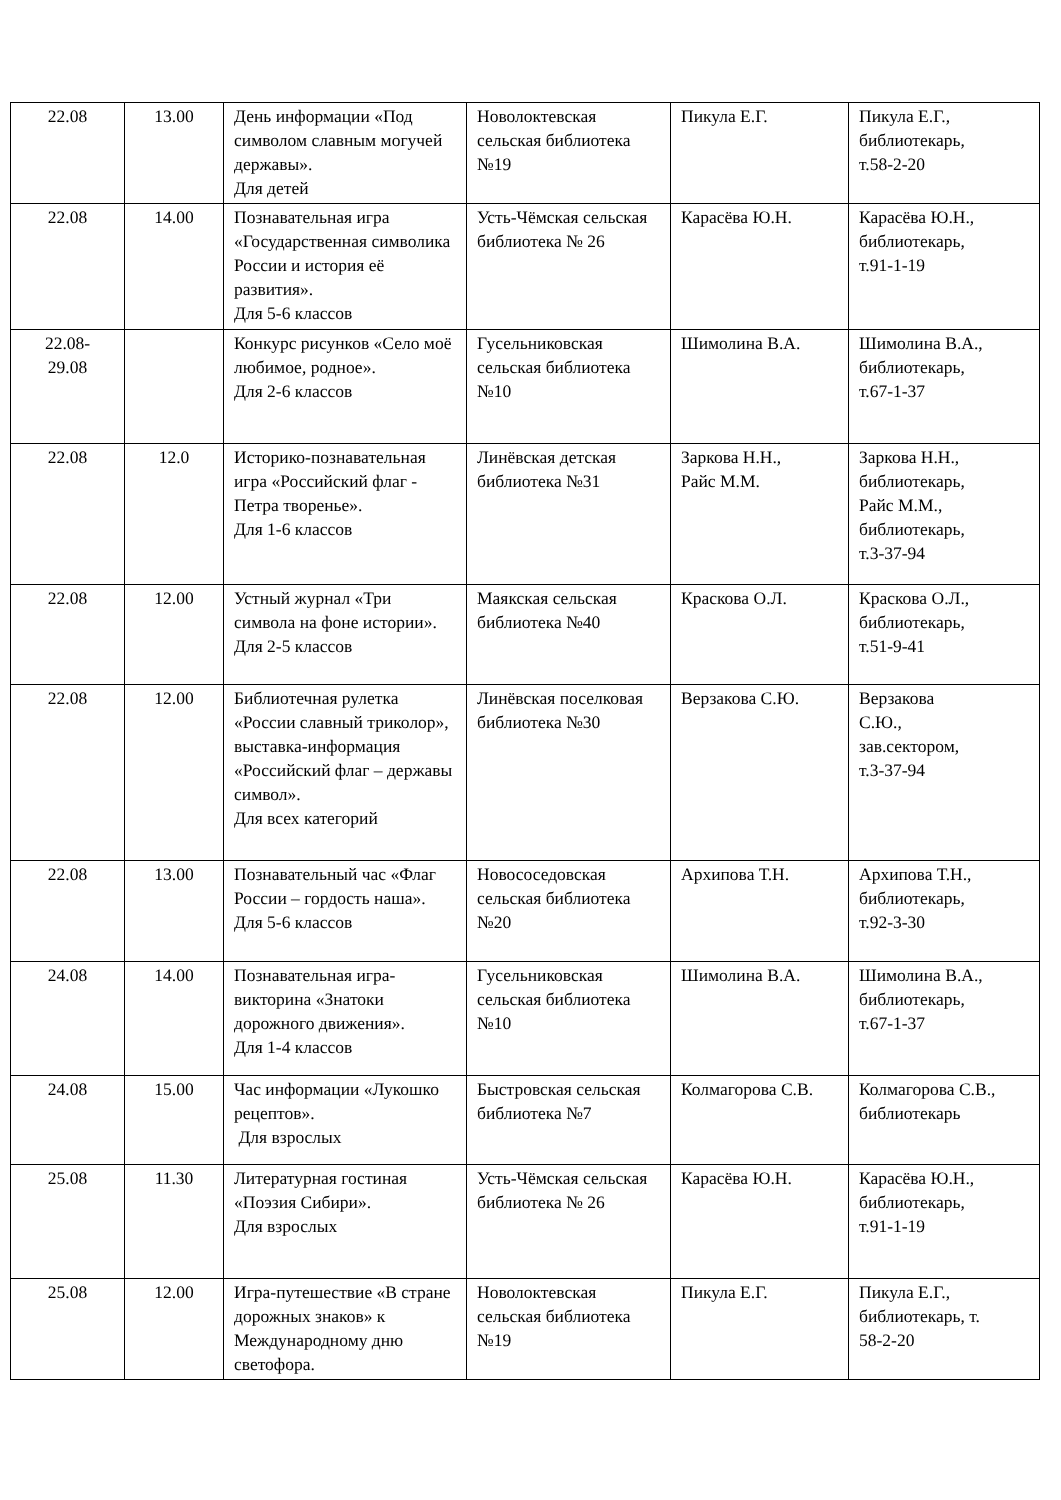| 22.08 | 13.00 | День информации «Под символом славным могучей державы». Для детей | Новолоктевская сельская библиотека №19 | Пикула Е.Г. | Пикула Е.Г., библиотекарь, т.58-2-20 |
| 22.08 | 14.00 | Познавательная игра «Государственная символика России и история её развития». Для 5-6 классов | Усть-Чёмская сельская библиотека № 26 | Карасёва Ю.Н. | Карасёва Ю.Н., библиотекарь, т.91-1-19 |
| 22.08- 29.08 | | Конкурс рисунков «Село моё любимое, родное». Для 2-6 классов | Гусельниковская сельская библиотека №10 | Шимолина В.А. | Шимолина В.А., библиотекарь, т.67-1-37 |
| 22.08 | 12.0 | Историко-познавательная игра «Российский флаг - Петра творенье». Для 1-6 классов | Линёвская детская библиотека №31 | Заркова Н.Н., Райс М.М. | Заркова Н.Н., библиотекарь, Райс М.М., библиотекарь, т.3-37-94 |
| 22.08 | 12.00 | Устный журнал «Три символа на фоне истории». Для 2-5 классов | Маякская сельская библиотека №40 | Краскова О.Л. | Краскова О.Л., библиотекарь, т.51-9-41 |
| 22.08 | 12.00 | Библиотечная рулетка «России славный триколор», выставка-информация «Российский флаг – державы символ». Для всех категорий | Линёвская поселковая библиотека №30 | Верзакова С.Ю. | Верзакова С.Ю., зав.сектором, т.3-37-94 |
| 22.08 | 13.00 | Познавательный час «Флаг России – гордость наша». Для 5-6 классов | Новососедовская сельская библиотека №20 | Архипова Т.Н. | Архипова Т.Н., библиотекарь, т.92-3-30 |
| 24.08 | 14.00 | Познавательная игра-викторина «Знатоки дорожного движения». Для 1-4 классов | Гусельниковская сельская библиотека №10 | Шимолина В.А. | Шимолина В.А., библиотекарь, т.67-1-37 |
| 24.08 | 15.00 | Час информации «Лукошко рецептов». Для взрослых | Быстровская сельская библиотека №7 | Колмагорова С.В. | Колмагорова С.В., библиотекарь |
| 25.08 | 11.30 | Литературная гостиная «Поэзия Сибири». Для взрослых | Усть-Чёмская сельская библиотека № 26 | Карасёва Ю.Н. | Карасёва Ю.Н., библиотекарь, т.91-1-19 |
| 25.08 | 12.00 | Игра-путешествие «В стране дорожных знаков» к Международному дню светофора. | Новолоктевская сельская библиотека №19 | Пикула Е.Г. | Пикула Е.Г., библиотекарь, т. 58-2-20 |